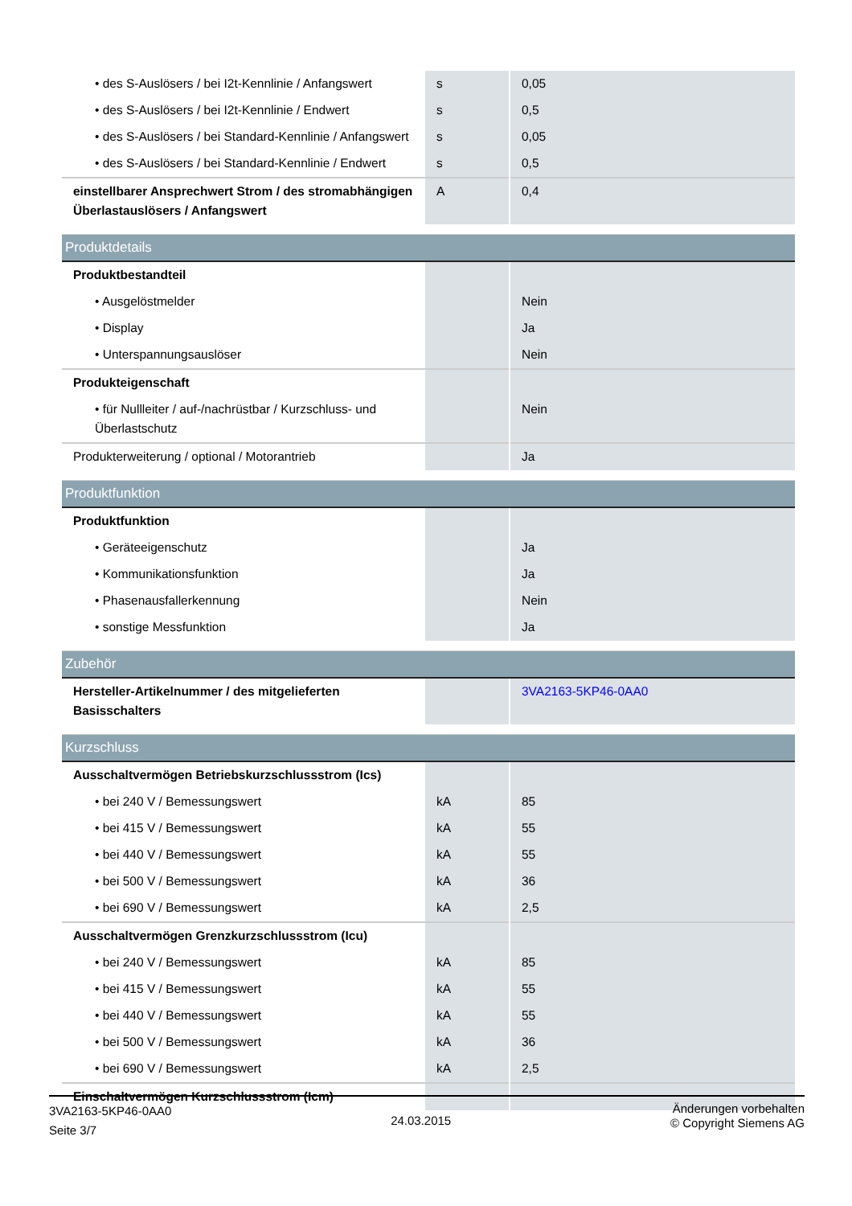| • des S-Auslösers / bei I2t-Kennlinie / Anfangswert | s | 0,05 |
| • des S-Auslösers / bei I2t-Kennlinie / Endwert | s | 0,5 |
| • des S-Auslösers / bei Standard-Kennlinie / Anfangswert | s | 0,05 |
| • des S-Auslösers / bei Standard-Kennlinie / Endwert | s | 0,5 |
| einstellbarer Ansprechwert Strom / des stromabhängigen Überlastauslösers / Anfangswert | A | 0,4 |
| Produktdetails | | |
| Produktbestandteil | | |
| • Ausgelöstmelder | | Nein |
| • Display | | Ja |
| • Unterspannungsauslöser | | Nein |
| Produkteigenschaft | | |
| • für Nullleiter / auf-/nachrüstbar / Kurzschluss- und Überlastschutz | | Nein |
| Produkterweiterung / optional / Motorantrieb | | Ja |
| Produktfunktion | | |
| Produktfunktion | | |
| • Geräteeigenschutz | | Ja |
| • Kommunikationsfunktion | | Ja |
| • Phasenausfallerkennung | | Nein |
| • sonstige Messfunktion | | Ja |
| Zubehör | | |
| Hersteller-Artikelnummer / des mitgelieferten Basisschalters | | 3VA2163-5KP46-0AA0 |
| Kurzschluss | | |
| Ausschaltvermögen Betriebskurzschlussstrom (Ics) | | |
| • bei 240 V / Bemessungswert | kA | 85 |
| • bei 415 V / Bemessungswert | kA | 55 |
| • bei 440 V / Bemessungswert | kA | 55 |
| • bei 500 V / Bemessungswert | kA | 36 |
| • bei 690 V / Bemessungswert | kA | 2,5 |
| Ausschaltvermögen Grenzkurzschlussstrom (Icu) | | |
| • bei 240 V / Bemessungswert | kA | 85 |
| • bei 415 V / Bemessungswert | kA | 55 |
| • bei 440 V / Bemessungswert | kA | 55 |
| • bei 500 V / Bemessungswert | kA | 36 |
| • bei 690 V / Bemessungswert | kA | 2,5 |
| Einschaltvermögen Kurzschlussstrom (Icm) | | |
3VA2163-5KP46-0AA0
Seite 3/7
24.03.2015
Änderungen vorbehalten
© Copyright Siemens AG